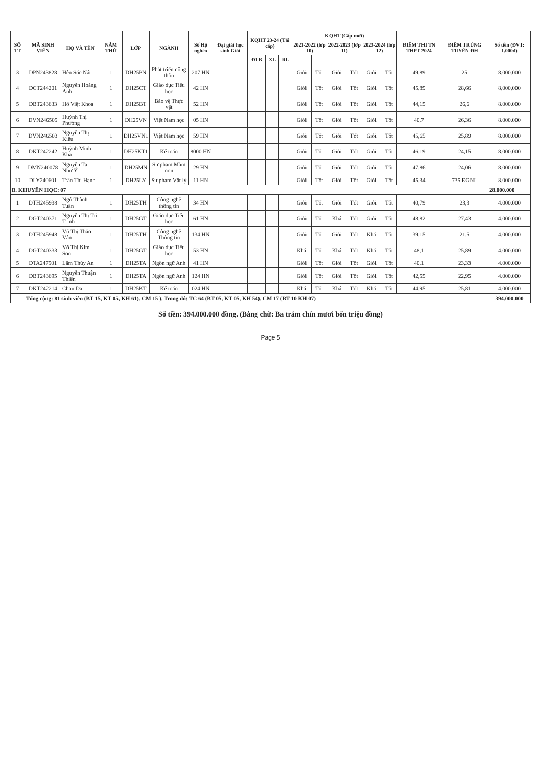| SỐ TT | MÃ SINH VIÊN | HỌ VÀ TÊN | NĂM THỨ | LỚP | NGÀNH | Số Hộ nghèo | Đạt giải học sinh Giỏi | KQHT 23-24 (Tái cấp) | | | KQHT (Cấp mới) | | | | | | ĐIỂM THI TN THPT 2024 | ĐIỂM TRÚNG TUYỂN ĐH | Số tiền (ĐVT: 1.000đ) |
| --- | --- | --- | --- | --- | --- | --- | --- | --- | --- | --- | --- | --- | --- | --- | --- | --- | --- | --- | --- |
| | | | | | | | | | | | 2021-2022 (lớp 10) | | 2022-2023 (lớp 11) | | 2023-2024 (lớp 12) | | | | |
| | | | | | | | | ĐTB | XL | RL | | | | | | | | | |
| 3 | DPN243828 | Hên Sóc Nát | 1 | DH25PN | Phát triển nông thôn | 207 HN | | | | | Giỏi | Tốt | Giỏi | Tốt | Giỏi | Tốt | 49,89 | 25 | 8.000.000 |
| 4 | DCT244201 | Nguyễn Hoàng Anh | 1 | DH25CT | Giáo dục Tiểu học | 42 HN | | | | | Giỏi | Tốt | Giỏi | Tốt | Giỏi | Tốt | 45,89 | 28,66 | 8.000.000 |
| 5 | DBT243633 | Hồ Việt Khoa | 1 | DH25BT | Bảo vệ Thực vật | 52 HN | | | | | Giỏi | Tốt | Giỏi | Tốt | Giỏi | Tốt | 44,15 | 26,6 | 8.000.000 |
| 6 | DVN246505 | Huỳnh Thị Phường | 1 | DH25VN | Việt Nam học | 05 HN | | | | | Giỏi | Tốt | Giỏi | Tốt | Giỏi | Tốt | 40,7 | 26,36 | 8.000.000 |
| 7 | DVN246503 | Nguyễn Thị Kiều | 1 | DH25VN1 | Việt Nam học | 59 HN | | | | | Giỏi | Tốt | Giỏi | Tốt | Giỏi | Tốt | 45,65 | 25,89 | 8.000.000 |
| 8 | DKT242242 | Huỳnh Minh Kha | 1 | DH25KT1 | Kế toán | 8000 HN | | | | | Giỏi | Tốt | Giỏi | Tốt | Giỏi | Tốt | 46,19 | 24,15 | 8.000.000 |
| 9 | DMN240078 | Nguyễn Tạ Như Ý | 1 | DH25MN | Sư phạm Mầm non | 29 HN | | | | | Giỏi | Tốt | Giỏi | Tốt | Giỏi | Tốt | 47,86 | 24,06 | 8.000.000 |
| 10 | DLY240601 | Trần Thị Hạnh | 1 | DH25LY | Sư phạm Vật lý | 11 HN | | | | | Giỏi | Tốt | Giỏi | Tốt | Giỏi | Tốt | 45,34 | 735 ĐGNL | 8.000.000 |
| B. KHUYẾN HỌC: 07 | | | | | | | | | | | | | | | | | | | 28.000.000 |
| 1 | DTH245938 | Ngô Thành Tuấn | 1 | DH25TH | Công nghệ thông tin | 34 HN | | | | | Giỏi | Tốt | Giỏi | Tốt | Giỏi | Tốt | 40,79 | 23,3 | 4.000.000 |
| 2 | DGT240371 | Nguyễn Thị Tú Trinh | 1 | DH25GT | Giáo dục Tiểu học | 61 HN | | | | | Giỏi | Tốt | Khá | Tốt | Giỏi | Tốt | 48,82 | 27,43 | 4.000.000 |
| 3 | DTH245948 | Vũ Thị Thảo Vân | 1 | DH25TH | Công nghệ Thông tin | 134 HN | | | | | Giỏi | Tốt | Giỏi | Tốt | Khá | Tốt | 39,15 | 21,5 | 4.000.000 |
| 4 | DGT240333 | Võ Thị Kim Son | 1 | DH25GT | Giáo dục Tiểu học | 53 HN | | | | | Khá | Tốt | Khá | Tốt | Khá | Tốt | 48,1 | 25,89 | 4.000.000 |
| 5 | DTA247501 | Lâm Thúy An | 1 | DH25TA | Ngôn ngữ Anh | 41 HN | | | | | Giỏi | Tốt | Giỏi | Tốt | Giỏi | Tốt | 40,1 | 23,33 | 4.000.000 |
| 6 | DBT243695 | Nguyễn Thuận Thiên | 1 | DH25TA | Ngôn ngữ Anh | 124 HN | | | | | Giỏi | Tốt | Giỏi | Tốt | Giỏi | Tốt | 42,55 | 22,95 | 4.000.000 |
| 7 | DKT242214 | Chau Da | 1 | DH25KT | Kế toán | 024 HN | | | | | Khá | Tốt | Khá | Tốt | Khá | Tốt | 44,95 | 25,81 | 4.000.000 |
| | Tổng cộng: 81 sinh viên (BT 15, KT 05, KH 61). CM 15 ). Trong đó: TC 64 (BT 05, KT 05, KH 54). CM 17 (BT 10 KH 07) | | | | | | | | | | | | | | | | | | 394.000.000 |
Số tiền: 394.000.000 đồng. (Bằng chữ: Ba trăm chín mươi bốn triệu đồng)
Page 5